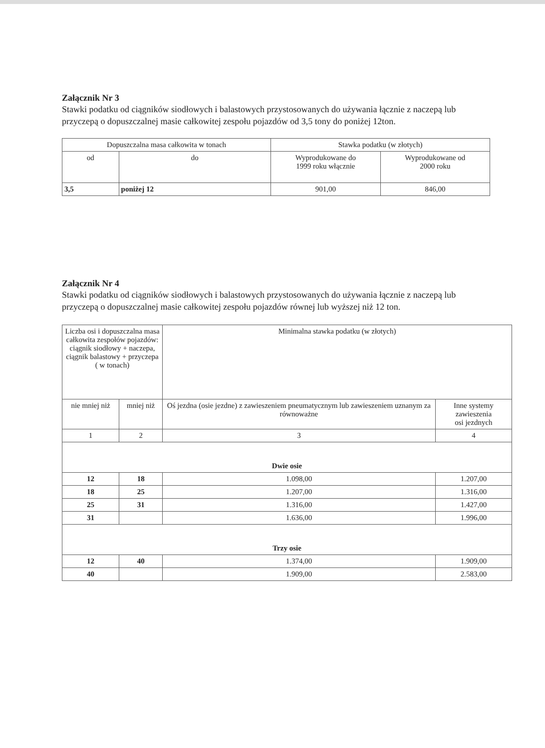Załącznik Nr 3
Stawki podatku od ciągników siodłowych i balastowych przystosowanych do używania łącznie z naczepą lub przyczepą o dopuszczalnej masie całkowitej zespołu pojazdów od 3,5 tony do poniżej 12ton.
| Dopuszczalna masa całkowita w tonach | | Stawka podatku (w złotych) | |
| --- | --- | --- | --- |
| od | do | Wyprodukowane do 1999 roku włącznie | Wyprodukowane od 2000 roku |
| 3,5 | poniżej 12 | 901,00 | 846,00 |
Załącznik Nr 4
Stawki podatku od ciągników siodłowych i balastowych przystosowanych do używania łącznie z naczepą lub przyczepą o dopuszczalnej masie całkowitej zespołu pojazdów równej lub wyższej niż 12 ton.
| Liczba osi i dopuszczalna masa całkowita zespołów pojazdów: ciągnik siodłowy + naczepa, ciągnik balastowy + przyczepa ( w tonach) | | Minimalna stawka podatku (w złotych) | |
| --- | --- | --- | --- |
| nie mniej niż | mniej niż | Oś jezdna (osie jezdne) z zawieszeniem pneumatycznym lub zawieszeniem uznanym za równoważne | Inne systemy zawieszenia osi jezdnych |
| 1 | 2 | 3 | 4 |
| Dwie osie | | | |
| 12 | 18 | 1.098,00 | 1.207,00 |
| 18 | 25 | 1.207,00 | 1.316,00 |
| 25 | 31 | 1.316,00 | 1.427,00 |
| 31 | | 1.636,00 | 1.996,00 |
| Trzy osie | | | |
| 12 | 40 | 1.374,00 | 1.909,00 |
| 40 | | 1.909,00 | 2.583,00 |